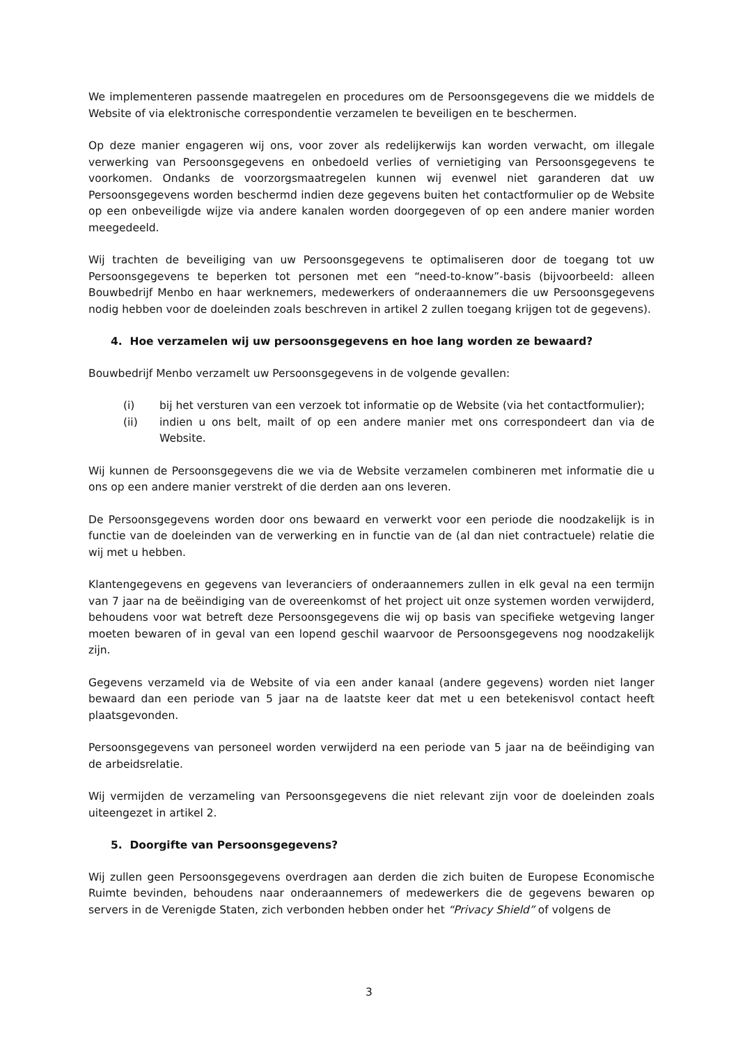We implementeren passende maatregelen en procedures om de Persoonsgegevens die we middels de Website of via elektronische correspondentie verzamelen te beveiligen en te beschermen.
Op deze manier engageren wij ons, voor zover als redelijkerwijs kan worden verwacht, om illegale verwerking van Persoonsgegevens en onbedoeld verlies of vernietiging van Persoonsgegevens te voorkomen. Ondanks de voorzorgsmaatregelen kunnen wij evenwel niet garanderen dat uw Persoonsgegevens worden beschermd indien deze gegevens buiten het contactformulier op de Website op een onbeveiligde wijze via andere kanalen worden doorgegeven of op een andere manier worden meegedeeld.
Wij trachten de beveiliging van uw Persoonsgegevens te optimaliseren door de toegang tot uw Persoonsgegevens te beperken tot personen met een “need-to-know”-basis (bijvoorbeeld: alleen Bouwbedrijf Menbo en haar werknemers, medewerkers of onderaannemers die uw Persoonsgegevens nodig hebben voor de doeleinden zoals beschreven in artikel 2 zullen toegang krijgen tot de gegevens).
4. Hoe verzamelen wij uw persoonsgegevens en hoe lang worden ze bewaard?
Bouwbedrijf Menbo verzamelt uw Persoonsgegevens in de volgende gevallen:
(i) bij het versturen van een verzoek tot informatie op de Website (via het contactformulier);
(ii) indien u ons belt, mailt of op een andere manier met ons correspondeert dan via de Website.
Wij kunnen de Persoonsgegevens die we via de Website verzamelen combineren met informatie die u ons op een andere manier verstrekt of die derden aan ons leveren.
De Persoonsgegevens worden door ons bewaard en verwerkt voor een periode die noodzakelijk is in functie van de doeleinden van de verwerking en in functie van de (al dan niet contractuele) relatie die wij met u hebben.
Klantengegevens en gegevens van leveranciers of onderaannemers zullen in elk geval na een termijn van 7 jaar na de beëindiging van de overeenkomst of het project uit onze systemen worden verwijderd, behoudens voor wat betreft deze Persoonsgegevens die wij op basis van specifieke wetgeving langer moeten bewaren of in geval van een lopend geschil waarvoor de Persoonsgegevens nog noodzakelijk zijn.
Gegevens verzameld via de Website of via een ander kanaal (andere gegevens) worden niet langer bewaard dan een periode van 5 jaar na de laatste keer dat met u een betekenisvol contact heeft plaatsgevonden.
Persoonsgegevens van personeel worden verwijderd na een periode van 5 jaar na de beëindiging van de arbeidsrelatie.
Wij vermijden de verzameling van Persoonsgegevens die niet relevant zijn voor de doeleinden zoals uiteengezet in artikel 2.
5. Doorgifte van Persoonsgegevens?
Wij zullen geen Persoonsgegevens overdragen aan derden die zich buiten de Europese Economische Ruimte bevinden, behoudens naar onderaannemers of medewerkers die de gegevens bewaren op servers in de Verenigde Staten, zich verbonden hebben onder het “Privacy Shield” of volgens de
3